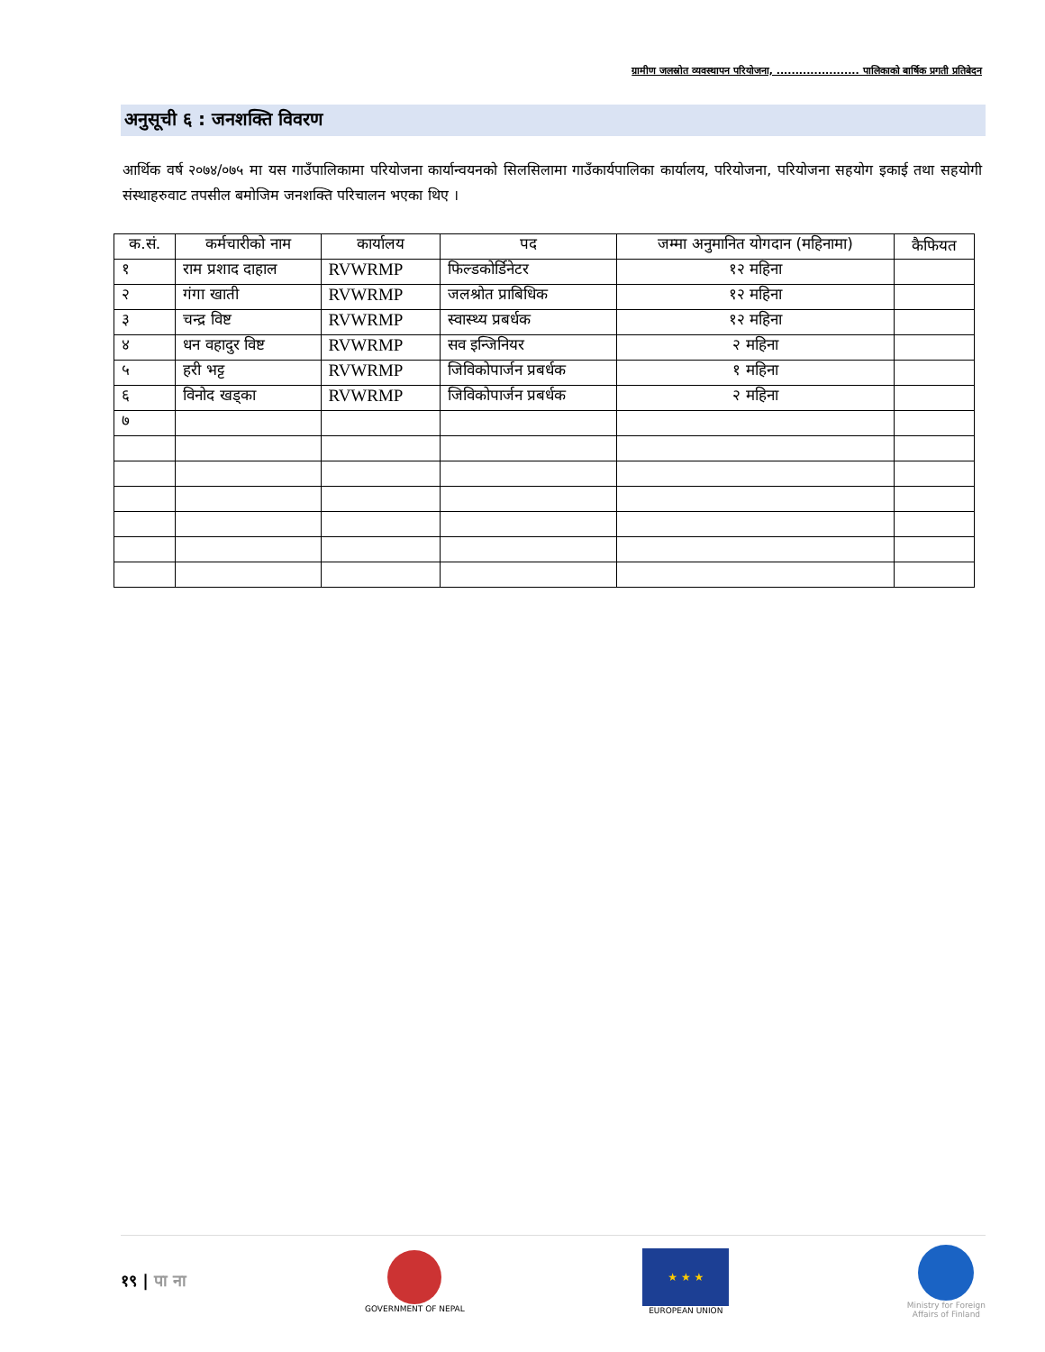ग्रामीण जलस्रोत व्यवस्थापन परियोजना, ...................... पालिकाको बार्षिक प्रगती प्रतिबेदन
अनुसूची ६ : जनशक्ति विवरण
आर्थिक वर्ष २०७४/०७५ मा यस गाउँपालिकामा परियोजना कार्यान्वयनको सिलसिलामा गाउँकार्यपालिका कार्यालय, परियोजना, परियोजना सहयोग इकाई तथा सहयोगी संस्थाहरुवाट तपसील बमोजिम जनशक्ति परिचालन भएका थिए ।
| क.सं. | कर्मचारीको नाम | कार्यालय | पद | जम्मा अनुमानित योगदान (महिनामा) | कैफियत |
| --- | --- | --- | --- | --- | --- |
| १ | राम प्रशाद दाहाल | RVWRMP | फिल्डकोर्डिनेटर | १२ महिना | |
| २ | गंगा खाती | RVWRMP | जलश्रोत प्राबिधिक | १२ महिना | |
| ३ | चन्द्र विष्ट | RVWRMP | स्वास्थ्य प्रबर्धक | १२ महिना | |
| ४ | धन वहादुर विष्ट | RVWRMP | सव इन्जिनियर | २ महिना | |
| ५ | हरी भट्ट | RVWRMP | जिविकोपार्जन प्रबर्धक | १ महिना | |
| ६ | विनोद खड्का | RVWRMP | जिविकोपार्जन प्रबर्धक | २ महिना | |
| ७ | | | | | |
१९ | पा ना
GOVERNMENT OF NEPAL
★ ★ ★
EUROPEAN UNION
Ministry for Foreign
Affairs of Finland